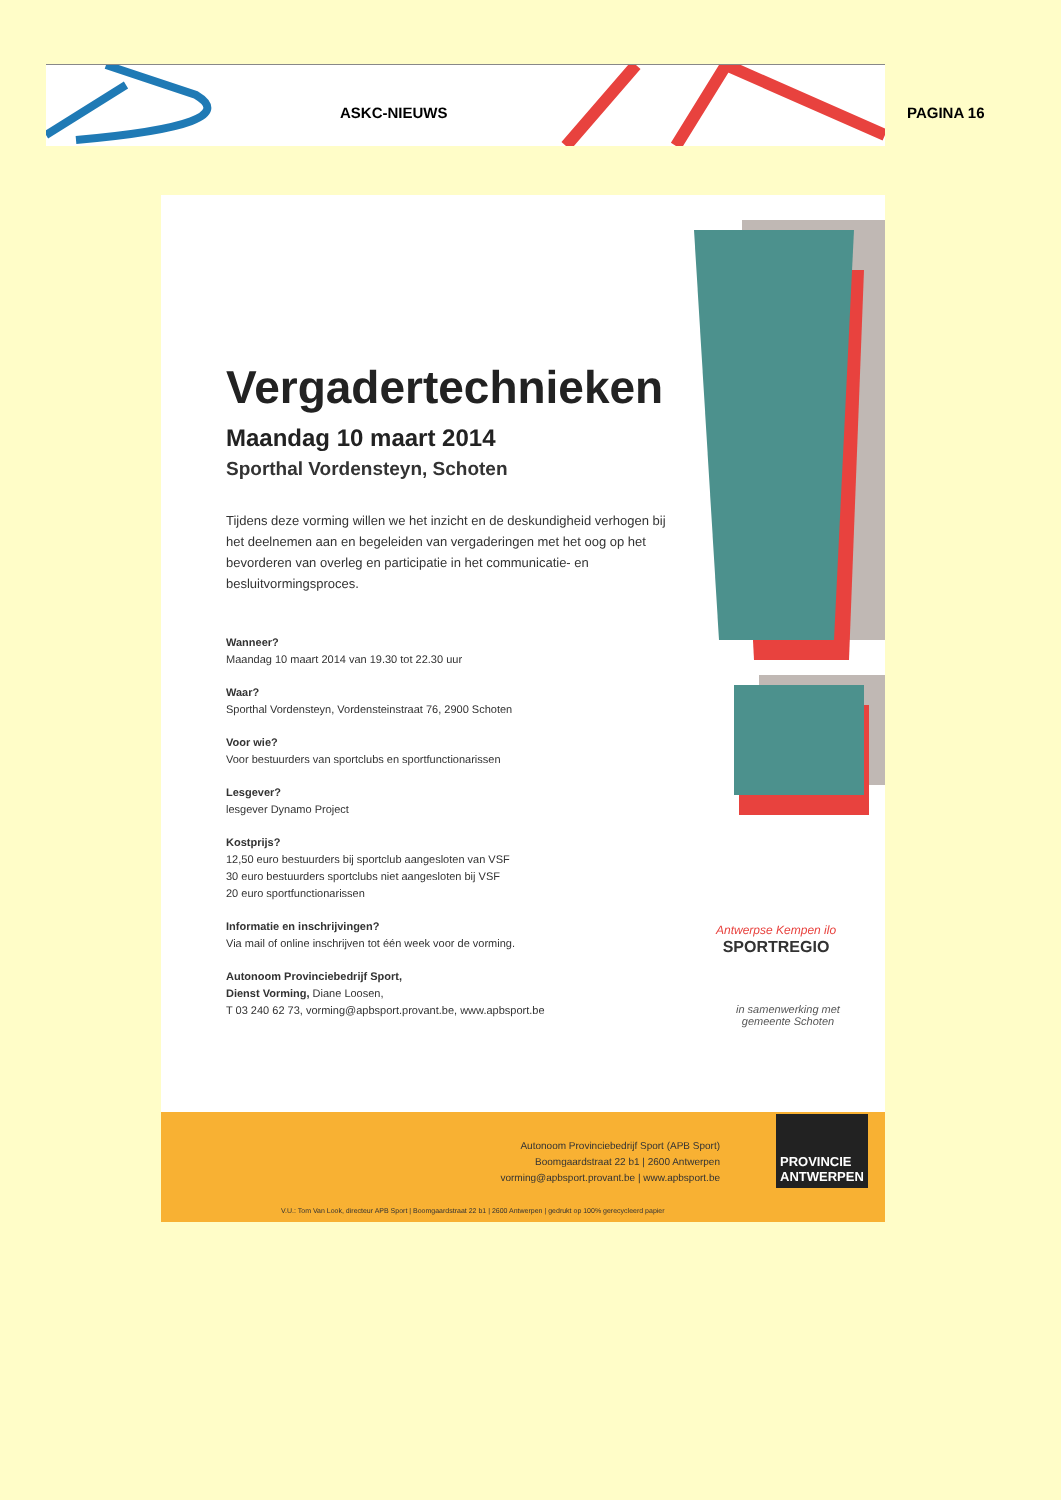ASKC-NIEUWS PAGINA 16
Vergadertechnieken
Maandag 10 maart 2014
Sporthal Vordensteyn, Schoten
Tijdens deze vorming willen we het inzicht en de deskundigheid verhogen bij het deelnemen aan en begeleiden van vergaderingen met het oog op het bevorderen van overleg en participatie in het communicatie- en besluitvormingsproces.
Wanneer?
Maandag 10 maart 2014 van 19.30 tot 22.30 uur
Waar?
Sporthal Vordensteyn, Vordensteinstraat 76, 2900 Schoten
Voor wie?
Voor bestuurders van sportclubs en sportfunctionarissen
Lesgever?
lesgever Dynamo Project
Kostprijs?
12,50 euro bestuurders bij sportclub aangesloten van VSF
30 euro bestuurders sportclubs niet aangesloten bij VSF
20 euro sportfunctionarissen
Informatie en inschrijvingen?
Via mail of online inschrijven tot één week voor de vorming.
Autonoom Provinciebedrijf Sport,
Dienst Vorming, Diane Loosen,
T 03 240 62 73, vorming@apbsport.provant.be, www.apbsport.be
Antwerpse Kempen ilo
SPORTREGIO
in samenwerking met
gemeente Schoten
Autonoom Provinciebedrijf Sport (APB Sport)
Boomgaardstraat 22 b1 | 2600 Antwerpen
vorming@apbsport.provant.be | www.apbsport.be
PROVINCIE
ANTWERPEN
V.U.: Tom Van Look, directeur APB Sport | Boomgaardstraat 22 b1 | 2600 Antwerpen | gedrukt op 100% gerecycleerd papier